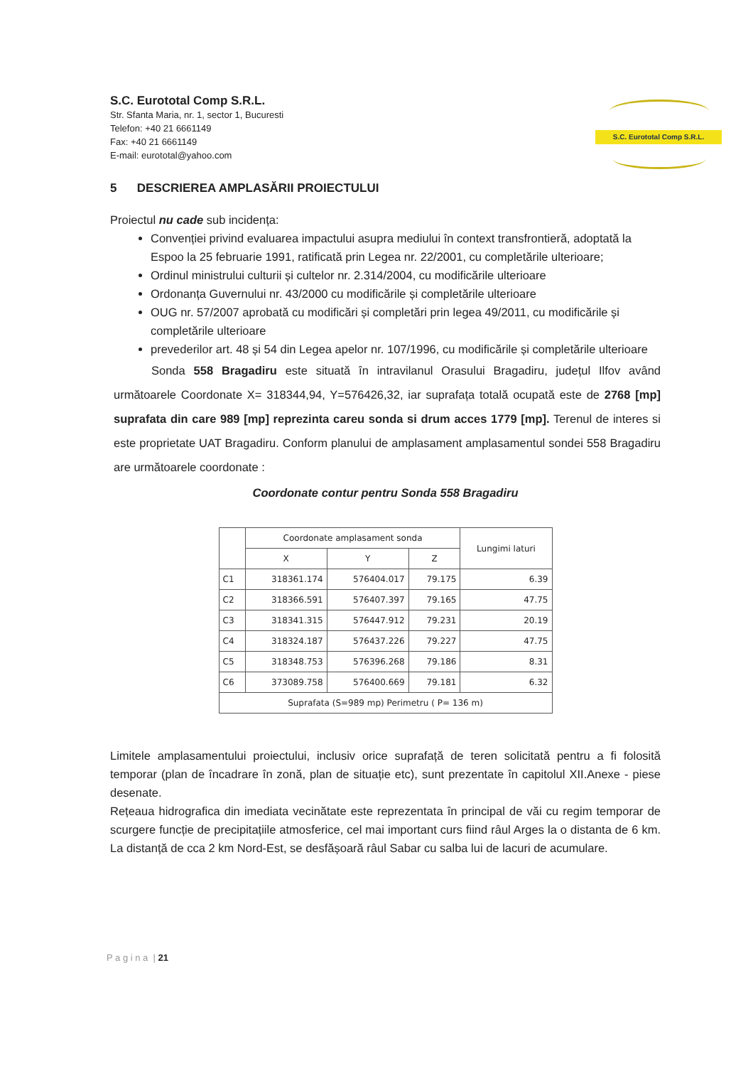S.C. Eurototal Comp S.R.L.
Str. Sfanta Maria, nr. 1, sector 1, Bucuresti
Telefon: +40 21 6661149
Fax: +40 21 6661149
E-mail: eurototal@yahoo.com
S.C. Eurototal Comp S.R.L.
5 DESCRIEREA AMPLASĂRII PROIECTULUI
Proiectul nu cade sub incidența:
Convenției privind evaluarea impactului asupra mediului în context transfrontieră, adoptată la Espoo la 25 februarie 1991, ratificată prin Legea nr. 22/2001, cu completările ulterioare;
Ordinul ministrului culturii și cultelor nr. 2.314/2004, cu modificările ulterioare
Ordonanța Guvernului nr. 43/2000 cu modificările și completările ulterioare
OUG nr. 57/2007 aprobată cu modificări și completări prin legea 49/2011, cu modificările și completările ulterioare
prevederilor art. 48 și 54 din Legea apelor nr. 107/1996, cu modificările și completările ulterioare
Sonda 558 Bragadiru este situată în intravilanul Orasului Bragadiru, județul Ilfov având următoarele Coordonate X= 318344,94, Y=576426,32, iar suprafața totală ocupată este de 2768 [mp] suprafata din care 989 [mp] reprezinta careu sonda si drum acces 1779 [mp]. Terenul de interes si este proprietate UAT Bragadiru. Conform planului de amplasament amplasamentul sondei 558 Bragadiru are următoarele coordonate :
Coordonate contur pentru Sonda 558 Bragadiru
| | Coordonate amplasament sonda | | | Lungimi laturi |
| --- | --- | --- | --- | --- |
| | X | Y | Z | |
| C1 | 318361.174 | 576404.017 | 79.175 | 6.39 |
| C2 | 318366.591 | 576407.397 | 79.165 | 47.75 |
| C3 | 318341.315 | 576447.912 | 79.231 | 20.19 |
| C4 | 318324.187 | 576437.226 | 79.227 | 47.75 |
| C5 | 318348.753 | 576396.268 | 79.186 | 8.31 |
| C6 | 373089.758 | 576400.669 | 79.181 | 6.32 |
| Suprafata (S=989 mp) Perimetru ( P= 136 m) | | | | |
Limitele amplasamentului proiectului, inclusiv orice suprafață de teren solicitată pentru a fi folosită temporar (plan de încadrare în zonă, plan de situație etc), sunt prezentate în capitolul XII.Anexe - piese desenate.
Rețeaua hidrografica din imediata vecinătate este reprezentata în principal de văi cu regim temporar de scurgere funcție de precipitațiile atmosferice, cel mai important curs fiind râul Arges la o distanta de 6 km. La distanță de cca 2 km Nord-Est, se desfășoară râul Sabar cu salba lui de lacuri de acumulare.
P a g i n a | 21